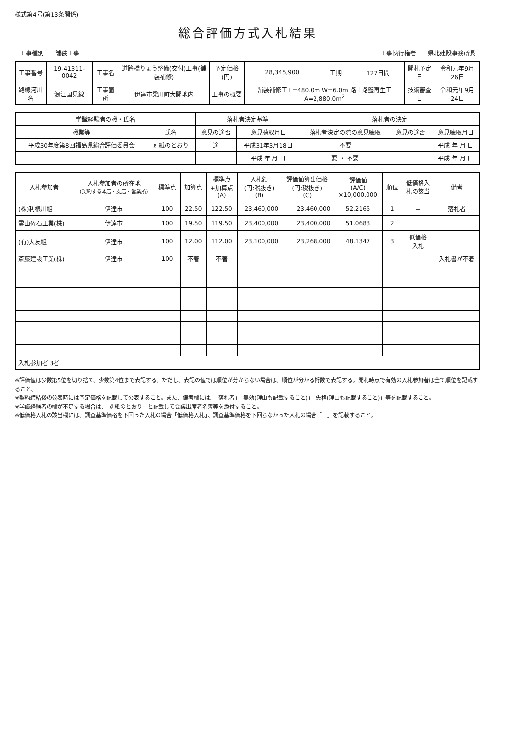様式第4号(第13条関係)
総合評価方式入札結果
工事種別 舗装工事 工事執行権者 県北建設事務所長
| 工事番号 | 19-41311-0042 | 工事名 | 道路橋りょう整備(交付)工事(舗装補修) | 予定価格(円) | 28,345,900 | 工期 | 127日間 | 開札予定日 | 令和元年9月26日 |
| 路線河川名 | 浪江国見線 | 工事箇所 | 伊達市梁川町大関地内 | 工事の概要 | 舗装補修工 L=480.0m W=6.0m 路上路盤再生工 A=2,880.0m<sup>2</sup> | | | 技術審査日 | 令和元年9月24日 |
| 学識経験者の職・氏名 | | 落札者決定基準 | | 落札者の決定 | | |
| --- | --- | --- | --- | --- | --- | --- |
| 職業等 | 氏名 | 意見の適否 | 意見聴取月日 | 落札者決定の際の意見聴取 | 意見の適否 | 意見聴取月日 |
| 平成30年度第8回福島県総合評価委員会 | 別紙のとおり | 適 | 平成31年3月18日 | 不要 | | 平成 年 月 日 |
| | | | 平成 年 月 日 | 要 ・ 不要 | | 平成 年 月 日 |
| 入札参加者 | 入札参加者の所在地 (契約する本店・支店・営業所) | 標準点 | 加算点 | 標準点 +加算点 (A) | 入札額 (円:税抜き) (B) | 評価値算出価格 (円:税抜き) (C) | 評価値 (A/C) ×10,000,000 | 順位 | 低価格入 札の該当 | 備考 |
| --- | --- | --- | --- | --- | --- | --- | --- | --- | --- | --- |
| (株)利根川組 | 伊達市 | 100 | 22.50 | 122.50 | 23,460,000 | 23,460,000 | 52.2165 | 1 | － | 落札者 |
| 霊山砕石工業(株) | 伊達市 | 100 | 19.50 | 119.50 | 23,400,000 | 23,400,000 | 51.0683 | 2 | － | |
| (有)大友組 | 伊達市 | 100 | 12.00 | 112.00 | 23,100,000 | 23,268,000 | 48.1347 | 3 | 低価格 入札 | |
| 斎藤建設工業(株) | 伊達市 | 100 | 不著 | 不著 | | | | | | 入札書が不着 |
| 入札参加者 3者 | | | | | | | | | | |
※評価値は少数第5位を切り捨て、少数第4位まで表記する。ただし、表記の値では順位が分からない場合は、順位が分かる桁数で表記する。開札時点で有効の入札参加者は全て順位を記載すること。
※契約締結後の公表時には予定価格を記載して公表すること。また、備考欄には、「落札者」「無効(理由も記載すること)」「失格(理由も記載すること)」等を記載すること。
※学識経験者の欄が不足する場合は、「別紙のとおり」と記載して会議出席者名簿等を添付すること。
※低価格入札の該当欄には、調査基準価格を下回った入札の場合「低価格入札」、調査基準価格を下回らなかった入札の場合「－」を記載すること。